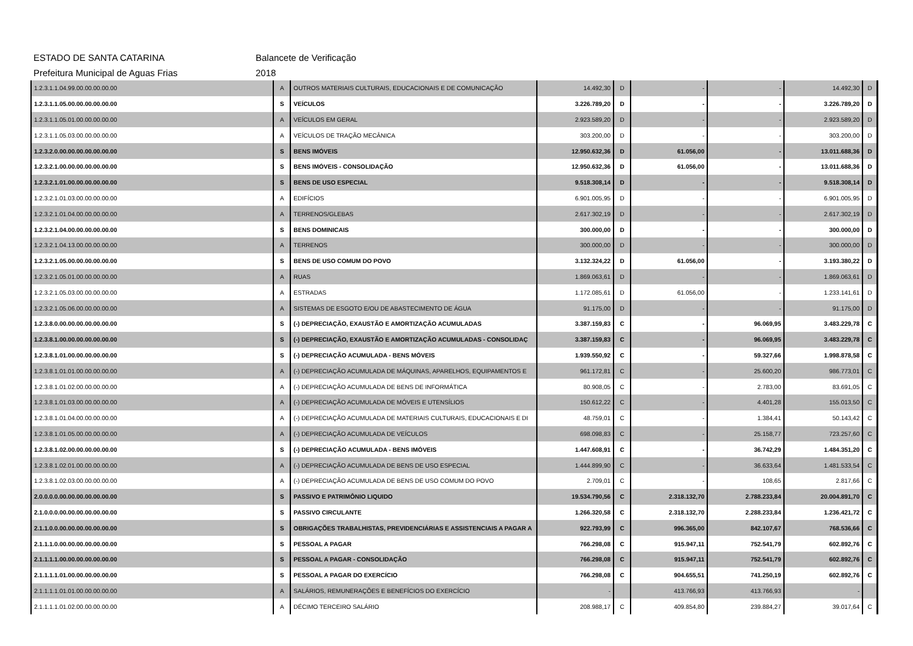ESTADO DE SANTA CATARINA Balancete de Verificação
Prefeitura Municipal de Aguas Frias 2018
| 1.2.3.1.1.04.99.00.00.00.00.00 | A | OUTROS MATERIAIS CULTURAIS, EDUCACIONAIS E DE COMUNICAÇÃO | 14.492,30 | D | - | - | 14.492,30 | D |
| 1.2.3.1.1.05.00.00.00.00.00.00 | S | VEÍCULOS | 3.226.789,20 | D | - | - | 3.226.789,20 | D |
| 1.2.3.1.1.05.01.00.00.00.00.00 | A | VEÍCULOS EM GERAL | 2.923.589,20 | D | - | - | 2.923.589,20 | D |
| 1.2.3.1.1.05.03.00.00.00.00.00 | A | VEÍCULOS DE TRAÇÃO MECÂNICA | 303.200,00 | D | - | - | 303.200,00 | D |
| 1.2.3.2.0.00.00.00.00.00.00.00 | S | BENS IMÓVEIS | 12.950.632,36 | D | 61.056,00 | - | 13.011.688,36 | D |
| 1.2.3.2.1.00.00.00.00.00.00.00 | S | BENS IMÓVEIS - CONSOLIDAÇÃO | 12.950.632,36 | D | 61.056,00 | - | 13.011.688,36 | D |
| 1.2.3.2.1.01.00.00.00.00.00.00 | S | BENS DE USO ESPECIAL | 9.518.308,14 | D | - | - | 9.518.308,14 | D |
| 1.2.3.2.1.01.03.00.00.00.00.00 | A | EDIFÍCIOS | 6.901.005,95 | D | - | - | 6.901.005,95 | D |
| 1.2.3.2.1.01.04.00.00.00.00.00 | A | TERRENOS/GLEBAS | 2.617.302,19 | D | - | - | 2.617.302,19 | D |
| 1.2.3.2.1.04.00.00.00.00.00.00 | S | BENS DOMINICAIS | 300.000,00 | D | - | - | 300.000,00 | D |
| 1.2.3.2.1.04.13.00.00.00.00.00 | A | TERRENOS | 300.000,00 | D | - | - | 300.000,00 | D |
| 1.2.3.2.1.05.00.00.00.00.00.00 | S | BENS DE USO COMUM DO POVO | 3.132.324,22 | D | 61.056,00 | - | 3.193.380,22 | D |
| 1.2.3.2.1.05.01.00.00.00.00.00 | A | RUAS | 1.869.063,61 | D | - | - | 1.869.063,61 | D |
| 1.2.3.2.1.05.03.00.00.00.00.00 | A | ESTRADAS | 1.172.085,61 | D | 61.056,00 | - | 1.233.141,61 | D |
| 1.2.3.2.1.05.06.00.00.00.00.00 | A | SISTEMAS DE ESGOTO E/OU DE ABASTECIMENTO DE ÁGUA | 91.175,00 | D | - | - | 91.175,00 | D |
| 1.2.3.8.0.00.00.00.00.00.00.00 | S | (-) DEPRECIAÇÃO, EXAUSTÃO E AMORTIZAÇÃO ACUMULADAS | 3.387.159,83 | C | - | 96.069,95 | 3.483.229,78 | C |
| 1.2.3.8.1.00.00.00.00.00.00.00 | S | (-) DEPRECIAÇÃO, EXAUSTÃO E AMORTIZAÇÃO ACUMULADAS - CONSOLIDAÇ | 3.387.159,83 | C | - | 96.069,95 | 3.483.229,78 | C |
| 1.2.3.8.1.01.00.00.00.00.00.00 | S | (-) DEPRECIAÇÃO ACUMULADA - BENS MÓVEIS | 1.939.550,92 | C | - | 59.327,66 | 1.998.878,58 | C |
| 1.2.3.8.1.01.01.00.00.00.00.00 | A | (-) DEPRECIAÇÃO ACUMULADA DE MÁQUINAS, APARELHOS, EQUIPAMENTOS E | 961.172,81 | C | - | 25.600,20 | 986.773,01 | C |
| 1.2.3.8.1.01.02.00.00.00.00.00 | A | (-) DEPRECIAÇÃO ACUMULADA DE BENS DE INFORMÁTICA | 80.908,05 | C | - | 2.783,00 | 83.691,05 | C |
| 1.2.3.8.1.01.03.00.00.00.00.00 | A | (-) DEPRECIAÇÃO ACUMULADA DE MÓVEIS E UTENSÍLIOS | 150.612,22 | C | - | 4.401,28 | 155.013,50 | C |
| 1.2.3.8.1.01.04.00.00.00.00.00 | A | (-) DEPRECIAÇÃO ACUMULADA DE MATERIAIS CULTURAIS, EDUCACIONAIS E DI | 48.759,01 | C | - | 1.384,41 | 50.143,42 | C |
| 1.2.3.8.1.01.05.00.00.00.00.00 | A | (-) DEPRECIAÇÃO ACUMULADA DE VEÍCULOS | 698.098,83 | C | - | 25.158,77 | 723.257,60 | C |
| 1.2.3.8.1.02.00.00.00.00.00.00 | S | (-) DEPRECIAÇÃO ACUMULADA - BENS IMÓVEIS | 1.447.608,91 | C | - | 36.742,29 | 1.484.351,20 | C |
| 1.2.3.8.1.02.01.00.00.00.00.00 | A | (-) DEPRECIAÇÃO ACUMULADA DE BENS DE USO ESPECIAL | 1.444.899,90 | C | - | 36.633,64 | 1.481.533,54 | C |
| 1.2.3.8.1.02.03.00.00.00.00.00 | A | (-) DEPRECIAÇÃO ACUMULADA DE BENS DE USO COMUM DO POVO | 2.709,01 | C | - | 108,65 | 2.817,66 | C |
| 2.0.0.0.0.00.00.00.00.00.00.00 | S | PASSIVO E PATRIMÔNIO LIQUIDO | 19.534.790,56 | C | 2.318.132,70 | 2.788.233,84 | 20.004.891,70 | C |
| 2.1.0.0.0.00.00.00.00.00.00.00 | S | PASSIVO CIRCULANTE | 1.266.320,58 | C | 2.318.132,70 | 2.288.233,84 | 1.236.421,72 | C |
| 2.1.1.0.0.00.00.00.00.00.00.00 | S | OBRIGAÇÕES TRABALHISTAS, PREVIDENCIÁRIAS E ASSISTENCIAIS A PAGAR A | 922.793,99 | C | 996.365,00 | 842.107,67 | 768.536,66 | C |
| 2.1.1.1.0.00.00.00.00.00.00.00 | S | PESSOAL A PAGAR | 766.298,08 | C | 915.947,11 | 752.541,79 | 602.892,76 | C |
| 2.1.1.1.1.00.00.00.00.00.00.00 | S | PESSOAL A PAGAR - CONSOLIDAÇÃO | 766.298,08 | C | 915.947,11 | 752.541,79 | 602.892,76 | C |
| 2.1.1.1.1.01.00.00.00.00.00.00 | S | PESSOAL A PAGAR DO EXERCÍCIO | 766.298,08 | C | 904.655,51 | 741.250,19 | 602.892,76 | C |
| 2.1.1.1.1.01.01.00.00.00.00.00 | A | SALÁRIOS, REMUNERAÇÕES E BENEFÍCIOS DO EXERCÍCIO | - | | 413.766,93 | 413.766,93 | - | |
| 2.1.1.1.1.01.02.00.00.00.00.00 | A | DÉCIMO TERCEIRO SALÁRIO | 208.988,17 | C | 409.854,80 | 239.884,27 | 39.017,64 | C |